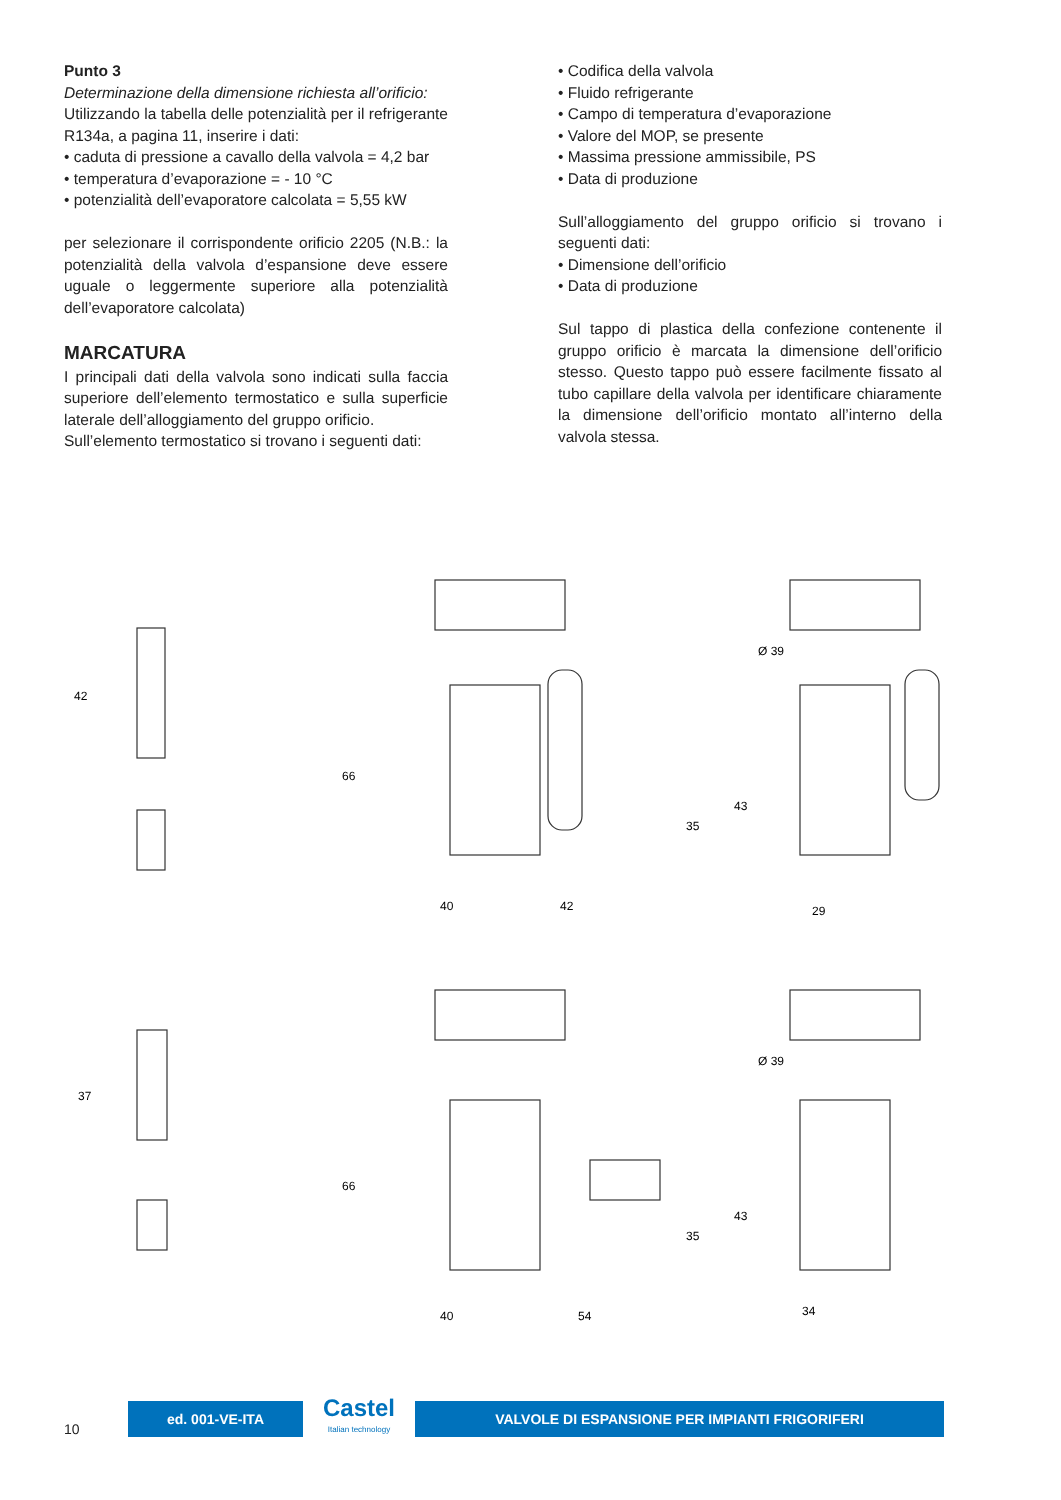Punto 3
Determinazione della dimensione richiesta all’orificio:
Utilizzando la tabella delle potenzialità per il refrigerante R134a, a pagina 11, inserire i dati:
• caduta di pressione a cavallo della valvola = 4,2 bar
• temperatura d’evaporazione = - 10 °C
• potenzialità dell’evaporatore calcolata = 5,55 kW
per selezionare il corrispondente orificio 2205 (N.B.: la potenzialità della valvola d’espansione deve essere uguale o leggermente superiore alla potenzialità dell’evaporatore calcolata)
MARCATURA
I principali dati della valvola sono indicati sulla faccia superiore dell’elemento termostatico e sulla superficie laterale dell’alloggiamento del gruppo orificio.
Sull’elemento termostatico si trovano i seguenti dati:
• Codifica della valvola
• Fluido refrigerante
• Campo di temperatura d’evaporazione
• Valore del MOP, se presente
• Massima pressione ammissibile, PS
• Data di produzione
Sull’alloggiamento del gruppo orificio si trovano i seguenti dati:
• Dimensione dell’orificio
• Data di produzione
Sul tappo di plastica della confezione contenente il gruppo orificio è marcata la dimensione dell’orificio stesso. Questo tappo può essere facilmente fissato al tubo capillare della valvola per identificare chiaramente la dimensione dell’orificio montato all’interno della valvola stessa.
42
37
66
40
42
35
Ø 39
43
29
66
40
54
35
Ø 39
43
34
10
ed. 001-VE-ITA
Castel
Italian technology
VALVOLE DI ESPANSIONE PER IMPIANTI FRIGORIFERI